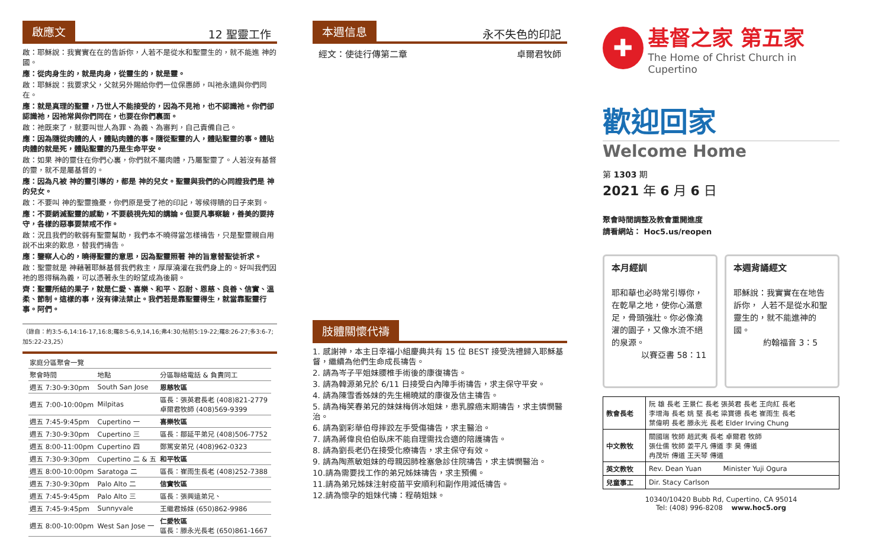啟應文 12 聖靈工作
啟：耶穌說：我實實在在的告訴你，人若不是從水和聖靈生的，就不能進 神的國。
應：從肉身生的，就是肉身，從靈生的，就是靈。
啟：耶穌說：我要求父，父就另外賜給你們一位保惠師，叫祂永遠與你們同在。
應：就是真理的聖靈，乃世人不能接受的，因為不見祂，也不認識祂。你們卻認識祂，因祂常與你們同在，也要在你們裏面。
啟：祂既來了，就要叫世人為罪、為義、為審判，自己責備自己。
應：因為隨從肉體的人，體貼肉體的事。隨從聖靈的人，體貼聖靈的事。體貼肉體的就是死，體貼聖靈的乃是生命平安。
啟：如果 神的靈住在你們心裏，你們就不屬肉體，乃屬聖靈了。人若沒有基督的靈，就不是屬基督的。
應：因為凡被 神的靈引導的，都是 神的兒女。聖靈與我們的心同證我們是 神的兒女。
啟：不要叫 神的聖靈擔憂，你們原是受了祂的印記，等候得贖的日子來到。
應：不要銷滅聖靈的感動，不要藐視先知的講論。但要凡事察驗，善美的要持守，各樣的惡事要禁戒不作。
啟：況且我們的軟弱有聖靈幫助，我們本不曉得當怎樣禱告，只是聖靈親自用說不出來的歎息，替我們禱告。
應：鑒察人心的，曉得聖靈的意思，因為聖靈照著 神的旨意替聖徒祈求。
啟：聖靈就是 神藉著耶穌基督我們救主，厚厚澆灌在我們身上的。好叫我們因祂的恩得稱為義，可以憑著永生的盼望成為後嗣。
齊：聖靈所結的果子，就是仁愛、喜樂、和平、忍耐、恩慈、良善、信實、溫柔、節制。這樣的事，沒有律法禁止。我們若是靠聖靈得生，就當靠聖靈行事。阿們。
（錄自：約3:5-6,14:16-17,16:8;羅8:5-6,9,14,16;弗4:30;帖前5:19-22;羅8:26-27;多3:6-7;加5:22-23,25）
| 家庭分區聚會一覽 | | |
| 聚會時間 | 地點 | 分區聯絡電話 & 負責同工 |
| 週五 7:30-9:30pm | South San Jose | 恩慈牧區 |
| 週五 7:00-10:00pm | Milpitas | 區長：張英君長老 (408)821-2779 卓爾君牧師 (408)569-9399 |
| 週五 7:45-9:45pm | Cupertino 一 | 喜樂牧區 |
| 週五 7:30-9:30pm | Cupertino 三 | 區長：鄒延平弟兄 (408)506-7752 |
| 週五 8:00-11:00pm | Cupertino 四 | 鄭篤安弟兄 (408)962-0323 |
| 週五 7:30-9:30pm | Cupertino 二 & 五 | 和平牧區 |
| 週五 8:00-10:00pm | Saratoga 二 | 區長：崔雨生長老 (408)252-7388 |
| 週五 7:30-9:30pm | Palo Alto 二 | 信實牧區 |
| 週五 7:45-9:45pm | Palo Alto 三 | 區長：張興遠弟兄、 |
| 週五 7:45-9:45pm | Sunnyvale | 王繼君姊妹 (650)862-9986 |
| 週五 8:00-10:00pm | West San Jose 一 | 仁愛牧區 區長：滕永光長老 (650)861-1667 |
本週信息 永不失色的印記
經文：使徒行傳第二章 卓爾君牧師
肢體關懷代禱
1. 感謝神，本主日幸福小組慶典共有 15 位 BEST 接受洗禮歸入耶穌基督，繼續為他們生命成長禱告。
2. 請為岑子平姐妹腰椎手術後的康復禱告。
3. 請為韓源弟兄於 6/11 日接受白內障手術禱告，求主保守平安。
4. 請為陳雪香姊妹的先生楊曉斌的康復及信主禱告。
5. 請為梅笑春弟兄的妹妹梅俏冰姐妹，患乳腺癌末期禱告，求主憐憫醫治。
6. 請為劉彩華伯母摔跤左手受傷禱告，求主醫治。
7. 請為蔣偉良伯伯臥床不能自理需找合適的陪護禱告。
8. 請為劉長老仍在接受化療禱告，求主保守有效。
9. 請為陶燕敏姐妹的母親因肺栓塞急診住院禱告，求主憐憫醫治。
10.請為需要找工作的弟兄姊妹禱告，求主預備。
11.請為弟兄姊妹注射疫苗平安順利和副作用減低禱告。
12.請為懷孕的姐妹代禱：程萌姐妹。
✚
基督之家 第五家
The Home of Christ Church in Cupertino
歡迎回家
Welcome Home
第 1303 期
2021 年 6 月 6 日
聚會時間調整及教會重開進度
請看網站： Hoc5.us/reopen
本月經訓
耶和華也必時常引導你，在乾旱之地，使你心滿意足，骨頭強壯。你必像澆灌的園子，又像水流不絕的泉源。
以賽亞書 58：11
本週背誦經文
耶穌說：我實實在在地告訴你， 人若不是從水和聖靈生的，就不能進神的國。
約翰福音 3：5
| 教會長老 | 阮 雄 長老 王景仁 長老 張英君 長老 王向紅 長老 李增海 長老 姚 堅 長老 梁寶德 長老 崔雨生 長老 葉偉明 長老 滕永光 長老 Elder Irving Chung |
| 中文教牧 | 關國瑞 牧師 趙武夷 長老 卓爾君 牧師 張仕儒 牧師 姜平凡 傳道 李 昊 傳道 冉茂圻 傳道 王天琴 傳道 |
| 英文教牧 | Rev. Dean Yuan Minister Yuji Ogura |
| 兒童事工 | Dir. Stacy Carlson |
10340/10420 Bubb Rd, Cupertino, CA 95014
Tel: (408) 996-8208 www.hoc5.org